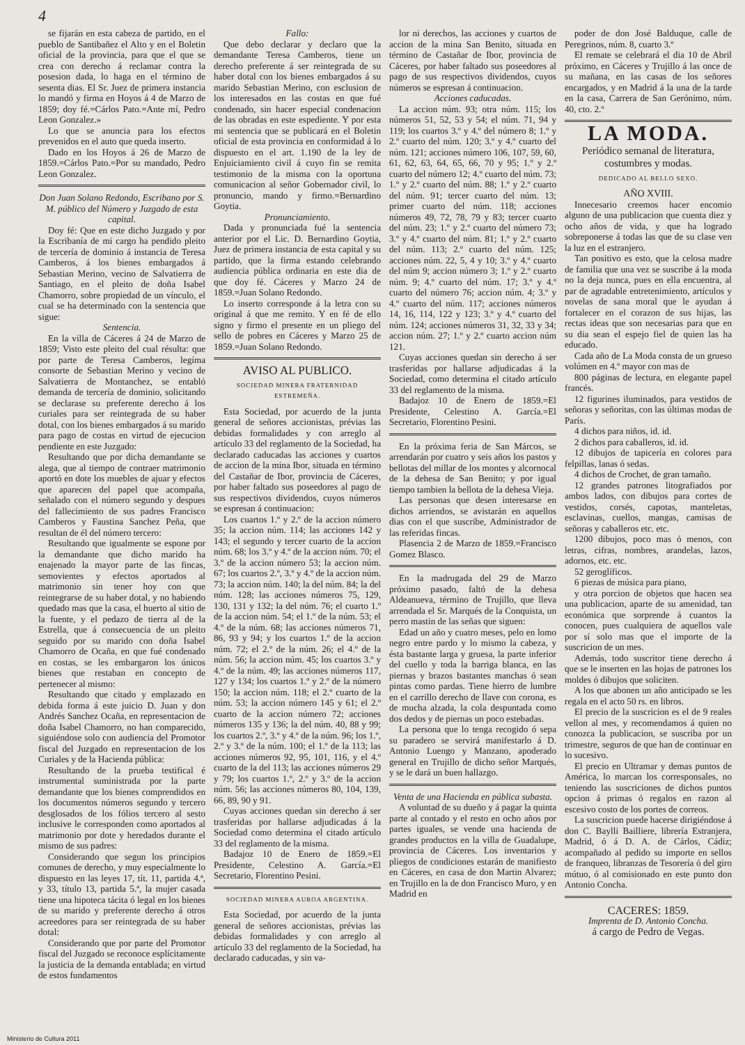4
se fijarán en esta cabeza de partido, en el pueblo de Santibañez el Alto y en el Boletin oficial de la provincia, para que el que se crea con derecho á reclamar contra la posesion dada, lo haga en el término de sesenta dias. El Sr. Juez de primera instancia lo mandó y firma en Hoyos á 4 de Marzo de 1859; doy fé.=Cárlos Pato.=Ante mí, Pedro Leon Gonzalez.»
Lo que se anuncia para los efectos prevenidos en el auto que queda inserto.
Dado en los Hoyos á 26 de Marzo de 1859.=Cárlos Pato.=Por su mandado, Pedro Leon Gonzalez.
Don Juan Solano Redondo, Escribano por S. M. público del Número y Juzgado de esta capital.
Doy fé: Que en este dicho Juzgado y por la Escribanía de mi cargo ha pendido pleito de tercería de dominio á instancia de Teresa Camberos, á los bienes embargados á Sebastian Merino, vecino de Salvatierra de Santiago, en el pleito de doña Isabel Chamorro, sobre propiedad de un vínculo, el cual se ha determinado con la sentencia que sigue:
Sentencia.
En la villa de Cáceres á 24 de Marzo de 1859; Visto este pleito del cual résulta: que por parte de Teresa Camberos, legíma consorte de Sebastian Merino y vecino de Salvatierra de Montanchez, se entabló demanda de tercería de dominio, solicitando se declarase su preferente derecho á los curiales para ser reintegrada de su haber dotal, con los bienes embargados á su marido para pago de costas en virtud de ejecucion pendiente en este Juzgado:
Resultando que por dicha demandante se alega, que al tiempo de contraer matrimonio aportó en dote los muebles de ajuar y efectos que aparecen del papel que acompaña, señalado con el número segundo y despues del fallecimiento de sus padres Francisco Camberos y Faustina Sanchez Peña, que resultan de él del número tercero:
Resultando que igualmente se espone por la demandante que dicho marido ha enajenado la mayor parte de las fincas, semovientes y efectos aportados al matrimonio sin tener hoy con que reintegrarse de su haber dotal, y no habiendo quedado mas que la casa, el huerto al sitio de la fuente, y el pedazo de tierra al de la Estrella, que á consecuencia de un pleito seguido por su marido con doña Isabel Chamorro de Ocaña, en que fué condenado en costas, se les embargaron los únicos bienes que restaban en concepto de pertenecer al mismo:
Resultando que citado y emplazado en debida forma á este juicio D. Juan y don Andrés Sanchez Ocaña, en representacion de doña Isabel Chamorro, no han comparecido, siguiéndose solo con audiencia del Promotor fiscal del Juzgado en representacion de los Curiales y de la Hacienda pública:
Resultando de la prueba testifical é instrumental suministrada por la parte demandante que los bienes comprendidos en los documentos números segundo y tercero desglosados de los fólios tercero al sesto inclusive le corresponden como aportados al matrimonio por dote y heredados durante el mismo de sus padres:
Considerando que segun los principios comunes de derecho, y muy especialmente lo dispuesto en las leyes 17, tít. 11, partida 4.ª, y 33, título 13, partida 5.ª, la mujer casada tiene una hipoteca tácita ó legal en los bienes de su marido y preferente derecho á otros acreedores para ser reintegrada de su haber dotal:
Considerando que por parte del Promotor fiscal del Juzgado se reconoce esplícitamente la justicia de la demanda entablada; en virtud de estos fundamentos
Fallo:
Que debo declarar y declaro que la demandante Teresa Camberos, tiene un derecho preferente á ser reintegrada de su haber dotal con los bienes embargados á su marido Sebastian Merino, con esclusion de los interesados en las costas en que fué condenado, sin hacer especial condenacion de las obradas en este espediente. Y por esta mi sentencia que se publicará en el Boletin oficial de esta provincia en conformidad á lo dispuesto en el art. 1.190 de la ley de Enjuiciamiento civil á cuyo fin se remita testimonio de la misma con la oportuna comunicacion al señor Gobernador civil, lo pronuncio, mando y firmo.=Bernardino Goytia.
Pronunciamiento.
Dada y pronunciada fué la sentencia anterior por el Lic. D. Bernardino Goytia, Juez de primera instancia de esta capital y su partido, que la firma estando celebrando audiencia pública ordinaria en este dia de que doy fé. Cáceres y Marzo 24 de 1859.=Juan Solano Redondo.
Lo inserto corresponde á la letra con su original á que me remito. Y en fé de ello signo y firmo el presente en un pliego del sello de pobres en Cáceres y Marzo 25 de 1859.=Juan Solano Redondo.
AVISO AL PUBLICO.
SOCIEDAD MINERA FRATERNIDAD ESTREMEÑA.
Esta Sociedad, por acuerdo de la junta general de señores accionistas, prévias las debidas formalidades y con arreglo al artículo 33 del reglamento de la Sociedad, ha declarado caducadas las acciones y cuartos de accion de la mina Ibor, situada en término del Castañar de Ibor, provincia de Cáceres, por haber faltado sus poseedores al pago de sus respectivos dividendos, cuyos números se espresan á continuacion:
Los cuartos 1.º y 2.º de la accion número 35; la accion núm. 114; las acciones 142 y 143; el segundo y tercer cuarto de la accion núm. 68; los 3.º y 4.º de la accion núm. 70; el 3.º de la accion número 53; la accion núm. 67; los cuartos 2.º, 3.º y 4.º de la accion núm. 73; la accion núm. 140; la del núm. 84; la del núm. 128; las acciones números 75, 129, 130, 131 y 132; la del núm. 76; el cuarto 1.º de la accion núm. 54; el 1.º de la núm. 53; el 4.º de la núm. 68; las acciones números 71, 86, 93 y 94; y los cuartos 1.º de la accion núm. 72; el 2.º de la núm. 26; el 4.º de la núm. 56; la accion núm. 45; los cuartos 3.º y 4.º de la núm. 49; las acciones números 117, 127 y 134; los cuartos 1.º y 2.º de la número 150; la accion núm. 118; el 2.º cuarto de la núm. 53; la accion número 145 y 61; el 2.º cuarto de la accion número 72; acciones números 135 y 136; la del núm. 40, 88 y 99; los cuartos 2.º, 3.º y 4.º de la núm. 96; los 1.º, 2.º y 3.º de la núm. 100; el 1.º de la 113; las acciones números 92, 95, 101, 116, y el 4.º cuarto de la del 113; las acciones números 29 y 79; los cuartos 1.º, 2.º y 3.º de la accion núm. 56; las acciones números 80, 104, 139, 66, 89, 90 y 91.
Cuyas acciones quedan sin derecho á ser trasferidas por hallarse adjudicadas á la Sociedad como determina el citado artículo 33 del reglamento de la misma.
Badajoz 10 de Enero de 1859.=El Presidente, Celestino A. García.=El Secretario, Florentino Pesini.
SOCIEDAD MINERA AUROA ARGENTINA.
Esta Sociedad, por acuerdo de la junta general de señores accionistas, prévias las debidas formalidades y con arreglo al artículo 33 del reglamento de la Sociedad, ha declarado caducadas, y sin va-
lor ni derechos, las acciones y cuartos de accion de la mina San Benito, situada en término de Castañar de Ibor, provincia de Cáceres, por haber faltado sus poseedores al pago de sus respectivos dividendos, cuyos números se espresan á continuacion.
Acciones caducadas.
La accion núm. 93; otra núm. 115; los números 51, 52, 53 y 54; el núm. 71, 94 y 119; los cuartos 3.º y 4.º del número 8; 1.º y 2.º cuarto del núm. 120; 3.º y 4.º cuarto del núm. 121; acciones número 106, 107, 59, 60, 61, 62, 63, 64, 65, 66, 70 y 95; 1.º y 2.º cuarto del número 12; 4.º cuarto del núm. 73; 1.º y 2.º cuarto del núm. 88; 1.º y 2.º cuarto del núm. 91; tercer cuarto del núm. 13; primer cuarto del núm. 118; acciones números 49, 72, 78, 79 y 83; tercer cuarto del núm. 23; 1.º y 2.º cuarto del número 73; 3.º y 4.º cuarto del núm. 81; 1.º y 2.º cuarto del núm. 113; 2.º cuarto del núm. 125; acciones núm. 22, 5, 4 y 10; 3.º y 4.º cuarto del núm 9; accion número 3; 1.º y 2.º cuarto núm. 9; 4.º cuarto del núm. 17; 3.º y 4.º cuarto del número 76; accion núm. 4; 3.º y 4.º cuarto del núm. 117; acciones números 14, 16, 114, 122 y 123; 3.º y 4.º cuarto del núm. 124; acciones números 31, 32, 33 y 34; accion núm. 27; 1.º y 2.º cuarto accion núm 121.
Cuyas acciones quedan sin derecho á ser trasferidas por hallarse adjudicadas á la Sociedad, como determina el citado artículo 33 del reglamento de la misma.
Badajoz 10 de Enero de 1859.=El Presidente, Celestino A. García.=El Secretario, Florentino Pesini.
En la próxima feria de San Márcos, se arrendarán por cuatro y seis años los pastos y bellotas del millar de los montes y alcornocal de la dehesa de San Benito; y por igual tiempo tambien la bellota de la dehesa Vieja.
Las personas que desen interesarse en dichos arriendos, se avistarán en aquellos dias con el que suscribe, Administrador de las referidas fincas.
Plasencia 2 de Marzo de 1859.=Francisco Gomez Blasco.
En la madrugada del 29 de Marzo próximo pasado, faltó de la dehesa Aldeanueva, término de Trujillo, que lleva arrendada el Sr. Marqués de la Conquista, un perro mastin de las señas que siguen:
Edad un año y cuatro meses, pelo en lomo negro entre pardo y lo mismo la cabeza, y ésta bastante larga y gruesa, la parte inferior del cuello y toda la barriga blanca, en las piernas y brazos bastantes manchas ó sean pintas como pardas. Tiene hierro de lumbre en el carrillo derecho de llave con corona, es de mucha alzada, la cola despuntada como dos dedos y de piernas un poco estebadas.
La persona que lo tenga recogido ó sepa su paradero se servirá manifestarlo á D. Antonio Luengo y Manzano, apoderado general en Trujillo de dicho señor Marqués, y se le dará un buen hallazgo.
Venta de una Hacienda en pública subasta.
A voluntad de su dueño y á pagar la quinta parte al contado y el resto en ocho años por partes iguales, se vende una hacienda de grandes productos en la villa de Guadalupe, provincia de Cáceres. Los inventarios y pliegos de condiciones estarán de manifiesto en Cáceres, en casa de don Martin Alvarez; en Trujillo en la de don Francisco Muro, y en Madrid en
poder de don José Balduque, calle de Peregrinos, núm. 8, cuarto 3.º
El remate se celebrará el dia 10 de Abril próximo, en Cáceres y Trujillo á las once de su mañana, en las casas de los señores encargados, y en Madrid á la una de la tarde en la casa, Carrera de San Gerónimo, núm. 40, cto. 2.º
LA MODA.
Periódico semanal de literatura, costumbres y modas.
DEDICADO AL BELLO SEXO.
AÑO XVIII.
Innecesario creemos hacer encomio alguno de una publicacion que cuenta diez y ocho años de vida, y que ha logrado sobreponerse á todas las que de su clase ven la luz en el estranjero.
Tan positivo es esto, que la celosa madre de familia que una vez se suscribe á la moda no la deja nunca, pues en ella encuentra, al par de agradable entretenimiento, artículos y novelas de sana moral que le ayudan á fortalecer en el corazon de sus hijas, las rectas ideas que son necesarias para que en su dia sean el espejo fiel de quien las ha educado.
Cada año de La Moda consta de un grueso volúmen en 4.º mayor con mas de
800 páginas de lectura, en elegante papel francés.
12 figurines iluminados, para vestidos de señoras y señoritas, con las últimas modas de París.
4 dichos para niños, id. id.
2 dichos para caballeros, id. id.
12 dibujos de tapicería en colores para felpillas, lanas ó sedas.
4 dichos de Crochet, de gran tamaño.
12 grandes patrones litografiados por ambos lados, con dibujos para cortes de vestidos, corsés, capotas, manteletas, esclavinas, cuellos, mangas, camisas de señoras y caballeros etc. etc.
1200 dibujos, poco mas ó menos, con letras, cifras, nombres, arandelas, lazos, adornos, etc. etc.
52 geroglíficos.
6 piezas de música para piano,
y otra porcion de objetos que hacen sea una publicacion, aparte de su amenidad, tan económica que sorprende á cuantos la conocen, pues cualquiera de aquellos vale por sí solo mas que el importe de la suscricion de un mes.
Además, todo suscritor tiene derecho á que se le inserten en las hojas de patrones los moldes ó dibujos que soliciten.
A los que abonen un año anticipado se les regala en el acto 50 rs. en libros.
El precio de la suscricion es el de 9 reales vellon al mes, y recomendamos á quien no conozca la publicacion, se suscriba por un trimestre, seguros de que han de continuar en lo sucesivo.
El precio en Ultramar y demas puntos de América, lo marcan los corresponsales, no teniendo las suscriciones de dichos puntos opcion á primas ó regalos en razon al escesivo costo de los portes de correos.
La suscricion puede hacerse dirigiéndose á don C. Baylli Bailliere, librería Estranjera, Madrid, ó á D. A. de Cárlos, Cádiz; acompañado al pedido su importe en sellos de franqueo, libranzas de Tesorería ó del giro mútuo, ó al comisionado en este punto don Antonio Concha.
CACERES: 1859.
Imprenta de D. Antonio Concha.
á cargo de Pedro de Vegas.
Ministerio de Cultura 2011